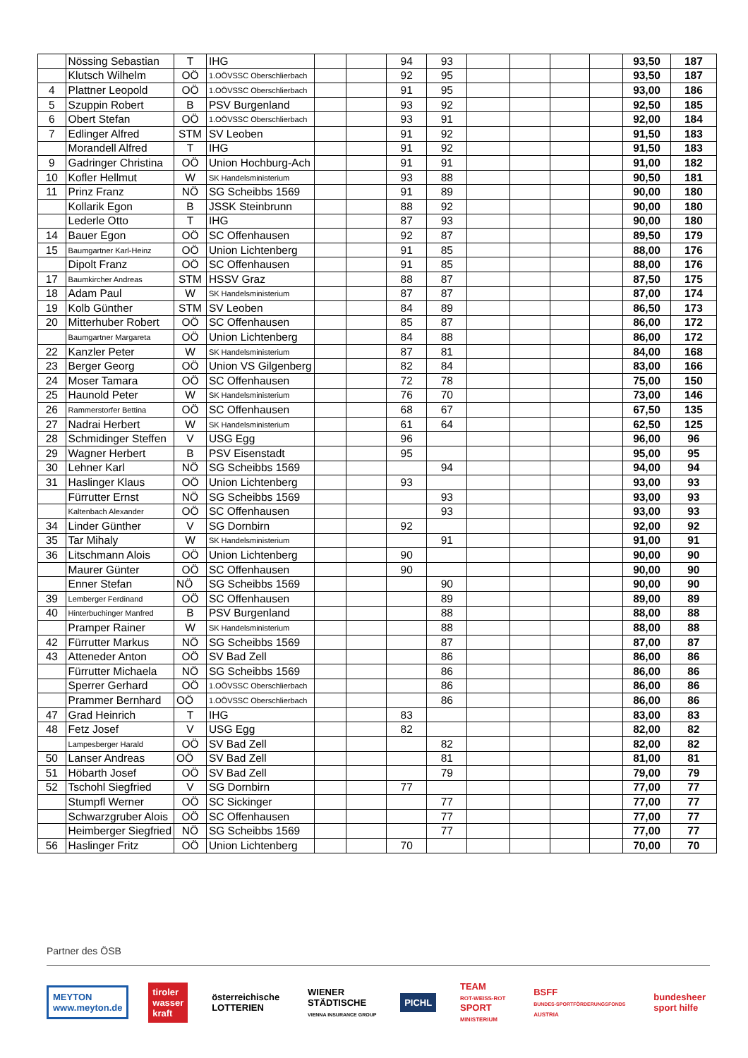| | Nössing Sebastian | T | IHG | | | 94 | 93 | | | | | 93,50 | 187 |
| | Klutsch Wilhelm | OÖ | 1.OÖVSSC Oberschlierbach | | | 92 | 95 | | | | | 93,50 | 187 |
| 4 | Plattner Leopold | OÖ | 1.OÖVSSC Oberschlierbach | | | 91 | 95 | | | | | 93,00 | 186 |
| 5 | Szuppin Robert | B | PSV Burgenland | | | 93 | 92 | | | | | 92,50 | 185 |
| 6 | Obert Stefan | OÖ | 1.OÖVSSC Oberschlierbach | | | 93 | 91 | | | | | 92,00 | 184 |
| 7 | Edlinger Alfred | STM | SV Leoben | | | 91 | 92 | | | | | 91,50 | 183 |
| | Morandell Alfred | T | IHG | | | 91 | 92 | | | | | 91,50 | 183 |
| 9 | Gadringer Christina | OÖ | Union Hochburg-Ach | | | 91 | 91 | | | | | 91,00 | 182 |
| 10 | Kofler Hellmut | W | SK Handelsministerium | | | 93 | 88 | | | | | 90,50 | 181 |
| 11 | Prinz Franz | NÖ | SG Scheibbs 1569 | | | 91 | 89 | | | | | 90,00 | 180 |
| | Kollarik Egon | B | JSSK Steinbrunn | | | 88 | 92 | | | | | 90,00 | 180 |
| | Lederle Otto | T | IHG | | | 87 | 93 | | | | | 90,00 | 180 |
| 14 | Bauer Egon | OÖ | SC Offenhausen | | | 92 | 87 | | | | | 89,50 | 179 |
| 15 | Baumgartner Karl-Heinz | OÖ | Union Lichtenberg | | | 91 | 85 | | | | | 88,00 | 176 |
| | Dipolt Franz | OÖ | SC Offenhausen | | | 91 | 85 | | | | | 88,00 | 176 |
| 17 | Baumkircher Andreas | STM | HSSV Graz | | | 88 | 87 | | | | | 87,50 | 175 |
| 18 | Adam Paul | W | SK Handelsministerium | | | 87 | 87 | | | | | 87,00 | 174 |
| 19 | Kolb Günther | STM | SV Leoben | | | 84 | 89 | | | | | 86,50 | 173 |
| 20 | Mitterhuber Robert | OÖ | SC Offenhausen | | | 85 | 87 | | | | | 86,00 | 172 |
| | Baumgartner Margareta | OÖ | Union Lichtenberg | | | 84 | 88 | | | | | 86,00 | 172 |
| 22 | Kanzler Peter | W | SK Handelsministerium | | | 87 | 81 | | | | | 84,00 | 168 |
| 23 | Berger Georg | OÖ | Union VS Gilgenberg | | | 82 | 84 | | | | | 83,00 | 166 |
| 24 | Moser Tamara | OÖ | SC Offenhausen | | | 72 | 78 | | | | | 75,00 | 150 |
| 25 | Haunold Peter | W | SK Handelsministerium | | | 76 | 70 | | | | | 73,00 | 146 |
| 26 | Rammerstorfer Bettina | OÖ | SC Offenhausen | | | 68 | 67 | | | | | 67,50 | 135 |
| 27 | Nadrai Herbert | W | SK Handelsministerium | | | 61 | 64 | | | | | 62,50 | 125 |
| 28 | Schmidinger Steffen | V | USG Egg | | | 96 | | | | | | 96,00 | 96 |
| 29 | Wagner Herbert | B | PSV Eisenstadt | | | 95 | | | | | | 95,00 | 95 |
| 30 | Lehner Karl | NÖ | SG Scheibbs 1569 | | | | 94 | | | | | 94,00 | 94 |
| 31 | Haslinger Klaus | OÖ | Union Lichtenberg | | | 93 | | | | | | 93,00 | 93 |
| | Fürrutter Ernst | NÖ | SG Scheibbs 1569 | | | | 93 | | | | | 93,00 | 93 |
| | Kaltenbach Alexander | OÖ | SC Offenhausen | | | | 93 | | | | | 93,00 | 93 |
| 34 | Linder Günther | V | SG Dornbirn | | | 92 | | | | | | 92,00 | 92 |
| 35 | Tar Mihaly | W | SK Handelsministerium | | | | 91 | | | | | 91,00 | 91 |
| 36 | Litschmann Alois | OÖ | Union Lichtenberg | | | 90 | | | | | | 90,00 | 90 |
| | Maurer Günter | OÖ | SC Offenhausen | | | 90 | | | | | | 90,00 | 90 |
| | Enner Stefan | NÖ | SG Scheibbs 1569 | | | | 90 | | | | | 90,00 | 90 |
| 39 | Lemberger Ferdinand | OÖ | SC Offenhausen | | | | 89 | | | | | 89,00 | 89 |
| 40 | Hinterbuchinger Manfred | B | PSV Burgenland | | | | 88 | | | | | 88,00 | 88 |
| | Pramper Rainer | W | SK Handelsministerium | | | | 88 | | | | | 88,00 | 88 |
| 42 | Fürrutter Markus | NÖ | SG Scheibbs 1569 | | | | 87 | | | | | 87,00 | 87 |
| 43 | Atteneder Anton | OÖ | SV Bad Zell | | | | 86 | | | | | 86,00 | 86 |
| | Fürrutter Michaela | NÖ | SG Scheibbs 1569 | | | | 86 | | | | | 86,00 | 86 |
| | Sperrer Gerhard | OÖ | 1.OÖVSSC Oberschlierbach | | | | 86 | | | | | 86,00 | 86 |
| | Prammer Bernhard | OÖ | 1.OÖVSSC Oberschlierbach | | | | 86 | | | | | 86,00 | 86 |
| 47 | Grad Heinrich | T | IHG | | | 83 | | | | | | 83,00 | 83 |
| 48 | Fetz Josef | V | USG Egg | | | 82 | | | | | | 82,00 | 82 |
| | Lampesberger Harald | OÖ | SV Bad Zell | | | | 82 | | | | | 82,00 | 82 |
| 50 | Lanser Andreas | OÖ | SV Bad Zell | | | | 81 | | | | | 81,00 | 81 |
| 51 | Höbarth Josef | OÖ | SV Bad Zell | | | | 79 | | | | | 79,00 | 79 |
| 52 | Tschohl Siegfried | V | SG Dornbirn | | | 77 | | | | | | 77,00 | 77 |
| | Stumpfl Werner | OÖ | SC Sickinger | | | | 77 | | | | | 77,00 | 77 |
| | Schwarzgruber Alois | OÖ | SC Offenhausen | | | | 77 | | | | | 77,00 | 77 |
| | Heimberger Siegfried | NÖ | SG Scheibbs 1569 | | | | 77 | | | | | 77,00 | 77 |
| 56 | Haslinger Fritz | OÖ | Union Lichtenberg | | | 70 | | | | | | 70,00 | 70 |
Partner des ÖSB
MEYTON
www.meyton.de
tiroler
wasser
kraft
österreichische
LOTTERIEN
WIENER
STÄDTISCHE
VIENNA INSURANCE GROUP
PICHL
TEAM
ROT-WEISS-ROT
SPORT
MINISTERIUM
BSFF
BUNDES-SPORTFÖRDERUNGSFONDS
AUSTRIA
bundesheer
sport hilfe